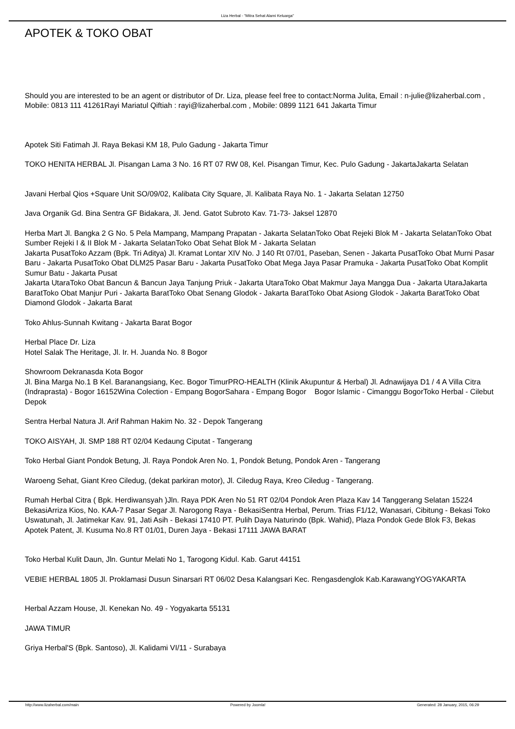Liza Herbal - "Mitra Sehat Alami Keluarga"
APOTEK & TOKO OBAT
Should you are interested to be an agent or distributor of Dr. Liza, please feel free to contact:Norma Julita, Email : n-julie@lizaherbal.com , Mobile: 0813 111 41261Rayi Mariatul Qiftiah : rayi@lizaherbal.com , Mobile: 0899 1121 641 Jakarta Timur
Apotek Siti Fatimah Jl. Raya Bekasi KM 18, Pulo Gadung - Jakarta Timur
TOKO HENITA HERBAL Jl. Pisangan Lama 3 No. 16 RT 07 RW 08, Kel. Pisangan Timur, Kec. Pulo Gadung - JakartaJakarta Selatan
Javani Herbal Qios +Square Unit SO/09/02, Kalibata City Square, Jl. Kalibata Raya No. 1 - Jakarta Selatan 12750
Java Organik Gd. Bina Sentra GF Bidakara, Jl. Jend. Gatot Subroto Kav. 71-73- Jaksel 12870
Herba Mart Jl. Bangka 2 G No. 5 Pela Mampang, Mampang Prapatan - Jakarta SelatanToko Obat Rejeki Blok M - Jakarta SelatanToko Obat Sumber Rejeki I & II Blok M - Jakarta SelatanToko Obat Sehat Blok M - Jakarta Selatan
Jakarta PusatToko Azzam (Bpk. Tri Aditya) Jl. Kramat Lontar XIV No. J 140 Rt 07/01, Paseban, Senen - Jakarta PusatToko Obat Murni Pasar Baru - Jakarta PusatToko Obat DLM25 Pasar Baru - Jakarta PusatToko Obat Mega Jaya Pasar Pramuka - Jakarta PusatToko Obat Komplit Sumur Batu - Jakarta Pusat
Jakarta UtaraToko Obat Bancun & Bancun Jaya Tanjung Priuk - Jakarta UtaraToko Obat Makmur Jaya Mangga Dua - Jakarta UtaraJakarta BaratToko Obat Manjur Puri - Jakarta BaratToko Obat Senang Glodok - Jakarta BaratToko Obat Asiong Glodok - Jakarta BaratToko Obat Diamond Glodok - Jakarta Barat
Toko Ahlus-Sunnah Kwitang - Jakarta Barat Bogor
Herbal Place Dr. Liza
Hotel Salak The Heritage, Jl. Ir. H. Juanda No. 8 Bogor
Showroom Dekranasda Kota Bogor
Jl. Bina Marga No.1 B Kel. Baranangsiang, Kec. Bogor TimurPRO-HEALTH (Klinik Akupuntur & Herbal) Jl. Adnawijaya D1 / 4 A Villa Citra (Indraprasta) - Bogor 16152Wina Colection - Empang BogorSahara - Empang Bogor Bogor Islamic - Cimanggu BogorToko Herbal - Cilebut Depok
Sentra Herbal Natura Jl. Arif Rahman Hakim No. 32 - Depok Tangerang
TOKO AISYAH, Jl. SMP 188 RT 02/04 Kedaung Ciputat - Tangerang
Toko Herbal Giant Pondok Betung, Jl. Raya Pondok Aren No. 1, Pondok Betung, Pondok Aren - Tangerang
Waroeng Sehat, Giant Kreo Ciledug, (dekat parkiran motor), Jl. Ciledug Raya, Kreo Ciledug - Tangerang.
Rumah Herbal Citra ( Bpk. Herdiwansyah )Jln. Raya PDK Aren No 51 RT 02/04 Pondok Aren Plaza Kav 14 Tanggerang Selatan 15224 BekasiArriza Kios, No. KAA-7 Pasar Segar Jl. Narogong Raya - BekasiSentra Herbal, Perum. Trias F1/12, Wanasari, Cibitung - Bekasi Toko Uswatunah, Jl. Jatimekar Kav. 91, Jati Asih - Bekasi 17410 PT. Pulih Daya Naturindo (Bpk. Wahid), Plaza Pondok Gede Blok F3, Bekas Apotek Patent, Jl. Kusuma No.8 RT 01/01, Duren Jaya - Bekasi 17111 JAWA BARAT
Toko Herbal Kulit Daun, Jln. Guntur Melati No 1, Tarogong Kidul. Kab. Garut 44151
VEBIE HERBAL 1805 Jl. Proklamasi Dusun Sinarsari RT 06/02 Desa Kalangsari Kec. Rengasdenglok Kab.KarawangYOGYAKARTA
Herbal Azzam House, Jl. Kenekan No. 49 - Yogyakarta 55131
JAWA TIMUR
Griya Herbal'S (Bpk. Santoso), Jl. Kalidami VI/11 - Surabaya
http://www.lizaherbal.com/main Powered by Joomla! Generated: 28 January, 2015, 06:29